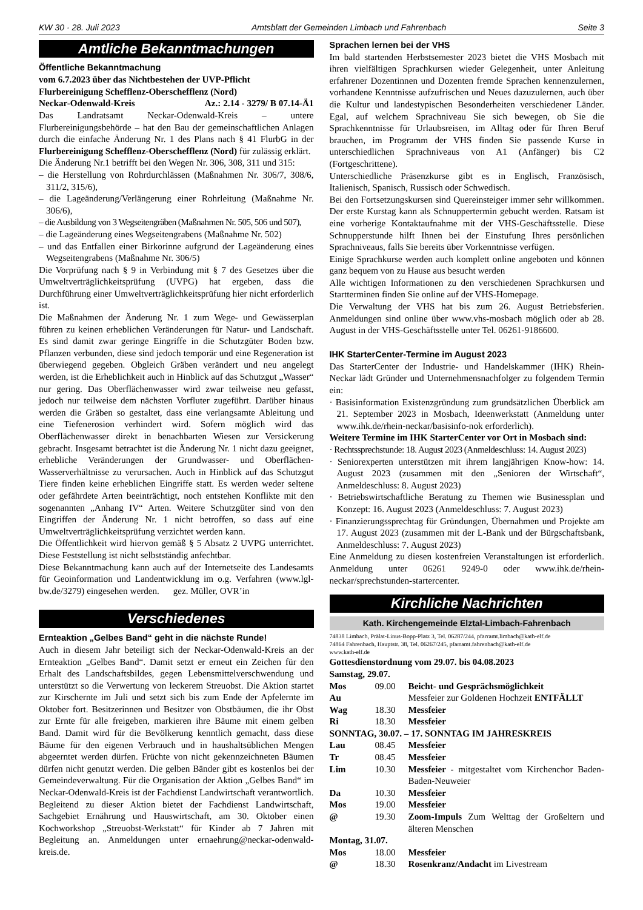KW 30 · 28. Juli 2023 Amtsblatt der Gemeinden Limbach und Fahrenbach Seite 3
Amtliche Bekanntmachungen
Öffentliche Bekanntmachung
vom 6.7.2023 über das Nichtbestehen der UVP-Pflicht
Flurbereinigung Schefflenz-Oberschefflenz (Nord)
Neckar-Odenwald-Kreis Az.: 2.14 - 3279/ B 07.14-Ä1
Das Landratsamt Neckar-Odenwald-Kreis – untere Flurbereinigungsbehörde – hat den Bau der gemeinschaftlichen Anlagen durch die einfache Änderung Nr. 1 des Plans nach § 41 FlurbG in der Flurbereinigung Schefflenz-Oberschefflenz (Nord) für zulässig erklärt.
Die Änderung Nr.1 betrifft bei den Wegen Nr. 306, 308, 311 und 315:
– die Herstellung von Rohrdurchlässen (Maßnahmen Nr. 306/7, 308/6, 311/2, 315/6),
– die Lageänderung/Verlängerung einer Rohrleitung (Maßnahme Nr. 306/6),
– die Ausbildung von 3 Wegseitengräben (Maßnahmen Nr. 505, 506 und 507),
– die Lageänderung eines Wegseitengrabens (Maßnahme Nr. 502)
– und das Entfallen einer Birkorinne aufgrund der Lageänderung eines Wegseitengrabens (Maßnahme Nr. 306/5)
Die Vorprüfung nach § 9 in Verbindung mit § 7 des Gesetzes über die Umweltverträglichkeitsprüfung (UVPG) hat ergeben, dass die Durchführung einer Umweltverträglichkeitsprüfung hier nicht erforderlich ist.
Die Maßnahmen der Änderung Nr. 1 zum Wege- und Gewässerplan führen zu keinen erheblichen Veränderungen für Natur- und Landschaft. Es sind damit zwar geringe Eingriffe in die Schutzgüter Boden bzw. Pflanzen verbunden, diese sind jedoch temporär und eine Regeneration ist überwiegend gegeben. Obgleich Gräben verändert und neu angelegt werden, ist die Erheblichkeit auch in Hinblick auf das Schutzgut „Wasser“ nur gering. Das Oberflächenwasser wird zwar teilweise neu gefasst, jedoch nur teilweise dem nächsten Vorfluter zugeführt. Darüber hinaus werden die Gräben so gestaltet, dass eine verlangsamte Ableitung und eine Tiefenerosion verhindert wird. Sofern möglich wird das Oberflächenwasser direkt in benachbarten Wiesen zur Versickerung gebracht. Insgesamt betrachtet ist die Änderung Nr. 1 nicht dazu geeignet, erhebliche Veränderungen der Grundwasser- und Oberflächen-Wasserverhältnisse zu verursachen. Auch in Hinblick auf das Schutzgut Tiere finden keine erheblichen Eingriffe statt. Es werden weder seltene oder gefährdete Arten beeinträchtigt, noch entstehen Konflikte mit den sogenannten „Anhang IV“ Arten. Weitere Schutzgüter sind von den Eingriffen der Änderung Nr. 1 nicht betroffen, so dass auf eine Umweltverträglichkeitsprüfung verzichtet werden kann.
Die Öffentlichkeit wird hiervon gemäß § 5 Absatz 2 UVPG unterrichtet. Diese Feststellung ist nicht selbstständig anfechtbar.
Diese Bekanntmachung kann auch auf der Internetseite des Landesamts für Geoinformation und Landentwicklung im o.g. Verfahren (www.lgl-bw.de/3279) eingesehen werden. gez. Müller, OVR’in
Verschiedenes
Ernteaktion „Gelbes Band“ geht in die nächste Runde!
Auch in diesem Jahr beteiligt sich der Neckar-Odenwald-Kreis an der Ernteaktion „Gelbes Band“. Damit setzt er erneut ein Zeichen für den Erhalt des Landschaftsbildes, gegen Lebensmittelverschwendung und unterstützt so die Verwertung von leckerem Streuobst. Die Aktion startet zur Kirschernte im Juli und setzt sich bis zum Ende der Apfelernte im Oktober fort. Besitzerinnen und Besitzer von Obstbäumen, die ihr Obst zur Ernte für alle freigeben, markieren ihre Bäume mit einem gelben Band. Damit wird für die Bevölkerung kenntlich gemacht, dass diese Bäume für den eigenen Verbrauch und in haushaltsüblichen Mengen abgeerntet werden dürfen. Früchte von nicht gekennzeichneten Bäumen dürfen nicht genutzt werden. Die gelben Bänder gibt es kostenlos bei der Gemeindeverwaltung. Für die Organisation der Aktion „Gelbes Band“ im Neckar-Odenwald-Kreis ist der Fachdienst Landwirtschaft verantwortlich. Begleitend zu dieser Aktion bietet der Fachdienst Landwirtschaft, Sachgebiet Ernährung und Hauswirtschaft, am 30. Oktober einen Kochworkshop „Streuobst-Werkstatt“ für Kinder ab 7 Jahren mit Begleitung an. Anmeldungen unter ernaehrung@neckar-odenwald-kreis.de.
Sprachen lernen bei der VHS
Im bald startenden Herbstsemester 2023 bietet die VHS Mosbach mit ihren vielfältigen Sprachkursen wieder Gelegenheit, unter Anleitung erfahrener Dozentinnen und Dozenten fremde Sprachen kennenzulernen, vorhandene Kenntnisse aufzufrischen und Neues dazuzulernen, auch über die Kultur und landestypischen Besonderheiten verschiedener Länder. Egal, auf welchem Sprachniveau Sie sich bewegen, ob Sie die Sprachkenntnisse für Urlaubsreisen, im Alltag oder für Ihren Beruf brauchen, im Programm der VHS finden Sie passende Kurse in unterschiedlichen Sprachniveaus von A1 (Anfänger) bis C2 (Fortgeschrittene).
Unterschiedliche Präsenzkurse gibt es in Englisch, Französisch, Italienisch, Spanisch, Russisch oder Schwedisch.
Bei den Fortsetzungskursen sind Quereinsteiger immer sehr willkommen. Der erste Kurstag kann als Schnuppertermin gebucht werden. Ratsam ist eine vorherige Kontaktaufnahme mit der VHS-Geschäftsstelle. Diese Schnupperstunde hilft Ihnen bei der Einstufung Ihres persönlichen Sprachniveaus, falls Sie bereits über Vorkenntnisse verfügen.
Einige Sprachkurse werden auch komplett online angeboten und können ganz bequem von zu Hause aus besucht werden
Alle wichtigen Informationen zu den verschiedenen Sprachkursen und Startterminen finden Sie online auf der VHS-Homepage.
Die Verwaltung der VHS hat bis zum 26. August Betriebsferien. Anmeldungen sind online über www.vhs-mosbach möglich oder ab 28. August in der VHS-Geschäftsstelle unter Tel. 06261-9186600.
IHK StarterCenter-Termine im August 2023
Das StarterCenter der Industrie- und Handelskammer (IHK) Rhein-Neckar lädt Gründer und Unternehmensnachfolger zu folgendem Termin ein:
· Basisinformation Existenzgründung zum grundsätzlichen Überblick am 21. September 2023 in Mosbach, Ideenwerkstatt (Anmeldung unter www.ihk.de/rhein-neckar/basisinfo-nok erforderlich).
Weitere Termine im IHK StarterCenter vor Ort in Mosbach sind:
· Rechtssprechstunde: 18. August 2023 (Anmeldeschluss: 14. August 2023)
· Seniorexperten unterstützen mit ihrem langjährigen Know-how: 14. August 2023 (zusammen mit den „Senioren der Wirtschaft“, Anmeldeschluss: 8. August 2023)
· Betriebswirtschaftliche Beratung zu Themen wie Businessplan und Konzept: 16. August 2023 (Anmeldeschluss: 7. August 2023)
· Finanzierungssprechtag für Gründungen, Übernahmen und Projekte am 17. August 2023 (zusammen mit der L-Bank und der Bürgschaftsbank, Anmeldeschluss: 7. August 2023)
Eine Anmeldung zu diesen kostenfreien Veranstaltungen ist erforderlich. Anmeldung unter 06261 9249-0 oder www.ihk.de/rhein-neckar/sprechstunden-startercenter.
Kirchliche Nachrichten
Kath. Kirchengemeinde Elztal-Limbach-Fahrenbach
74838 Limbach, Prälat-Linus-Bopp-Platz 3, Tel. 06287/244, pfarramt.limbach@kath-elf.de
74864 Fahrenbach, Hauptstr. 38, Tel. 06267/245, pfarramt.fahrenbach@kath-elf.de
www.kath-elf.de
Gottesdienstordnung vom 29.07. bis 04.08.2023
| Samstag, 29.07. | | |
| Mos | 09.00 | Beicht- und Gesprächsmöglichkeit |
| Au | | Messfeier zur Goldenen Hochzeit ENTFÄLLT |
| Wag | 18.30 | Messfeier |
| Ri | 18.30 | Messfeier |
| SONNTAG, 30.07. – 17. SONNTAG IM JAHRESKREIS | | |
| Lau | 08.45 | Messfeier |
| Tr | 08.45 | Messfeier |
| Lim | 10.30 | Messfeier - mitgestaltet vom Kirchenchor Baden-Baden-Neuweier |
| Da | 10.30 | Messfeier |
| Mos | 19.00 | Messfeier |
| @ | 19.30 | Zoom-Impuls Zum Welttag der Großeltern und älteren Menschen |
| Montag, 31.07. | | |
| Mos | 18.00 | Messfeier |
| @ | 18.30 | Rosenkranz/Andacht im Livestream |